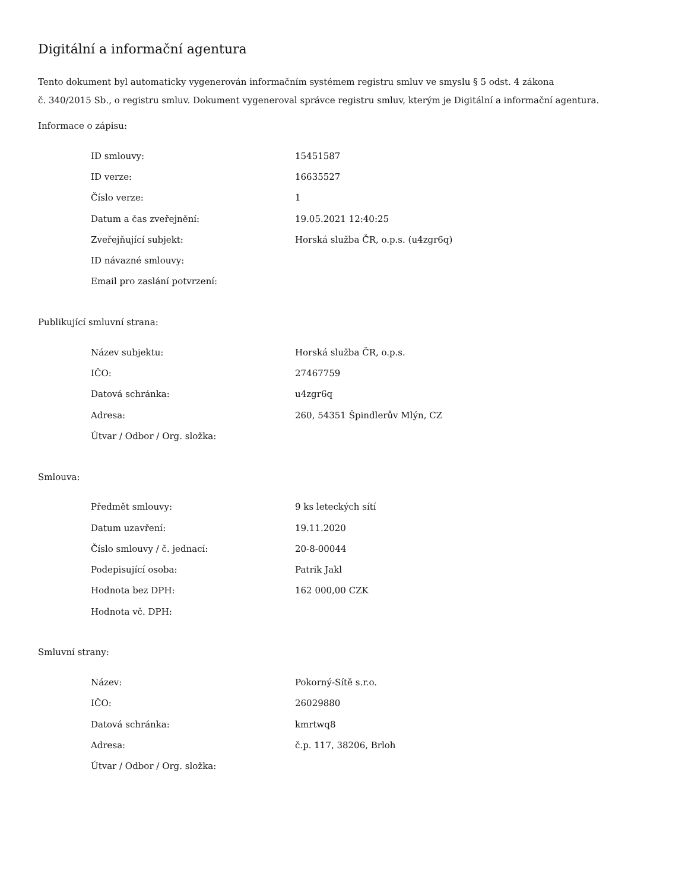Digitální a informační agentura
Tento dokument byl automaticky vygenerován informačním systémem registru smluv ve smyslu § 5 odst. 4 zákona
č. 340/2015 Sb., o registru smluv. Dokument vygeneroval správce registru smluv, kterým je Digitální a informační agentura.
Informace o zápisu:
| ID smlouvy: | 15451587 |
| ID verze: | 16635527 |
| Číslo verze: | 1 |
| Datum a čas zveřejnění: | 19.05.2021 12:40:25 |
| Zveřejňující subjekt: | Horská služba ČR, o.p.s. (u4zgr6q) |
| ID návazné smlouvy: | |
| Email pro zaslání potvrzení: | |
Publikující smluvní strana:
| Název subjektu: | Horská služba ČR, o.p.s. |
| IČO: | 27467759 |
| Datová schránka: | u4zgr6q |
| Adresa: | 260, 54351 Špindlerův Mlýn, CZ |
| Útvar / Odbor / Org. složka: | |
Smlouva:
| Předmět smlouvy: | 9 ks leteckých sítí |
| Datum uzavření: | 19.11.2020 |
| Číslo smlouvy / č. jednací: | 20-8-00044 |
| Podepisující osoba: | Patrik Jakl |
| Hodnota bez DPH: | 162 000,00 CZK |
| Hodnota vč. DPH: | |
Smluvní strany:
| Název: | Pokorný-Sítě s.r.o. |
| IČO: | 26029880 |
| Datová schránka: | kmrtwq8 |
| Adresa: | č.p. 117, 38206, Brloh |
| Útvar / Odbor / Org. složka: | |